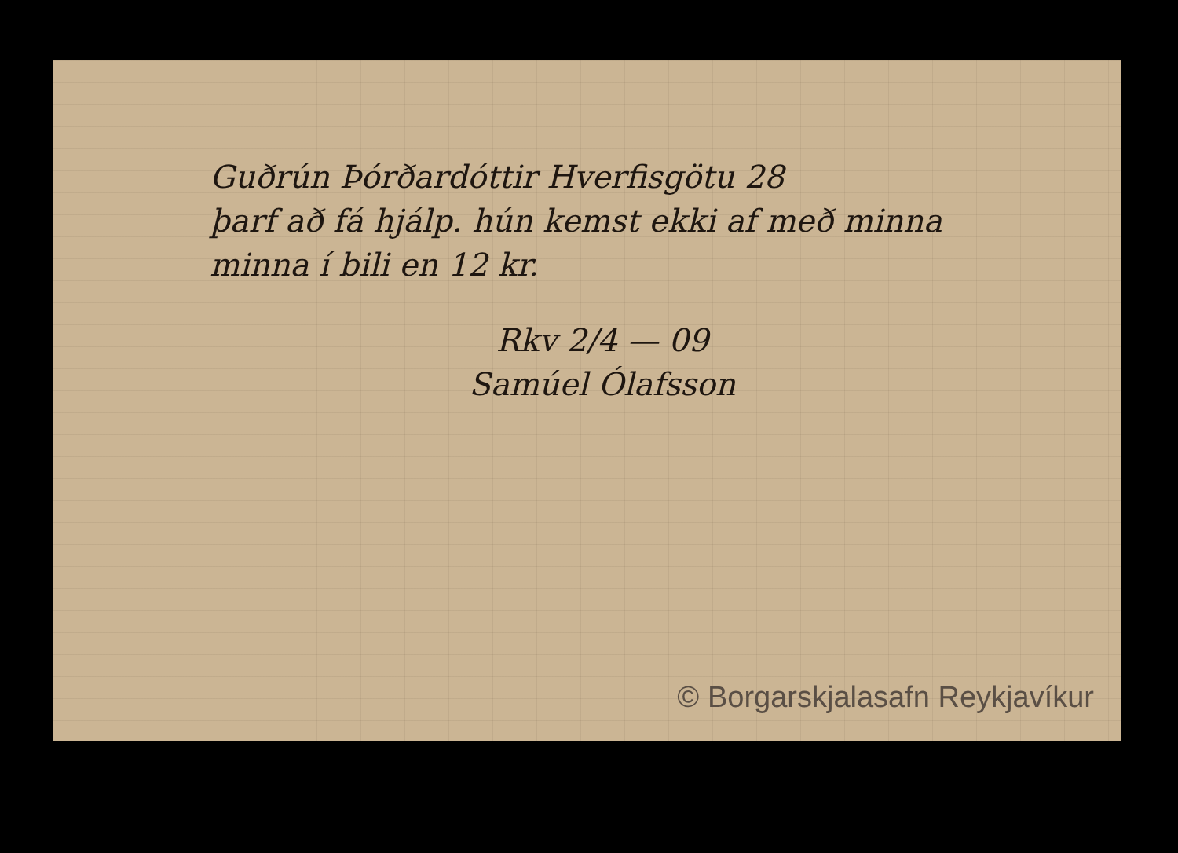Guðrún Þórðardóttir Hverfisgötu 28
þarf að fá hjálp. hún kemst ekki af með minna
minna í bili en 12 kr.
Rkv 2/4 — 09
Samúel Ólafsson
© Borgarskjalasafn Reykjavíkur